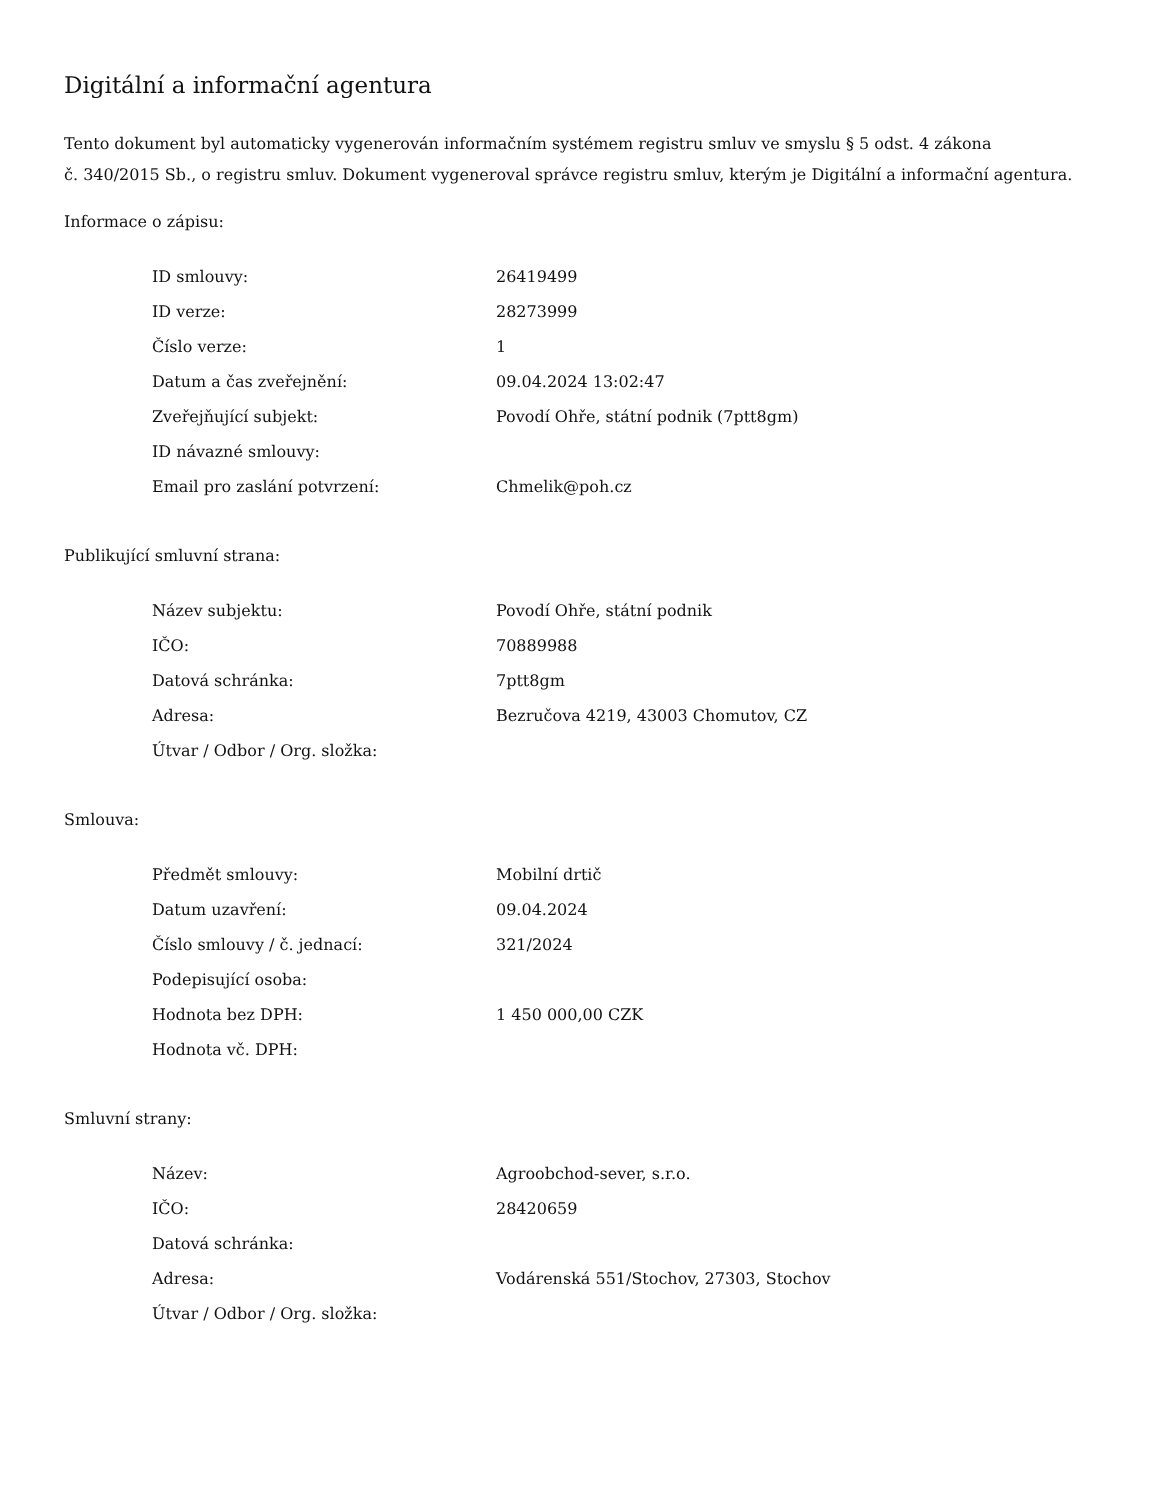Digitální a informační agentura
Tento dokument byl automaticky vygenerován informačním systémem registru smluv ve smyslu § 5 odst. 4 zákona
č. 340/2015 Sb., o registru smluv. Dokument vygeneroval správce registru smluv, kterým je Digitální a informační agentura.
Informace o zápisu:
| ID smlouvy: | 26419499 |
| ID verze: | 28273999 |
| Číslo verze: | 1 |
| Datum a čas zveřejnění: | 09.04.2024 13:02:47 |
| Zveřejňující subjekt: | Povodí Ohře, státní podnik (7ptt8gm) |
| ID návazné smlouvy: | |
| Email pro zaslání potvrzení: | Chmelik@poh.cz |
Publikující smluvní strana:
| Název subjektu: | Povodí Ohře, státní podnik |
| IČO: | 70889988 |
| Datová schránka: | 7ptt8gm |
| Adresa: | Bezručova 4219, 43003 Chomutov, CZ |
| Útvar / Odbor / Org. složka: | |
Smlouva:
| Předmět smlouvy: | Mobilní drtič |
| Datum uzavření: | 09.04.2024 |
| Číslo smlouvy / č. jednací: | 321/2024 |
| Podepisující osoba: | |
| Hodnota bez DPH: | 1 450 000,00 CZK |
| Hodnota vč. DPH: | |
Smluvní strany:
| Název: | Agroobchod-sever, s.r.o. |
| IČO: | 28420659 |
| Datová schránka: | |
| Adresa: | Vodárenská 551/Stochov, 27303, Stochov |
| Útvar / Odbor / Org. složka: | |